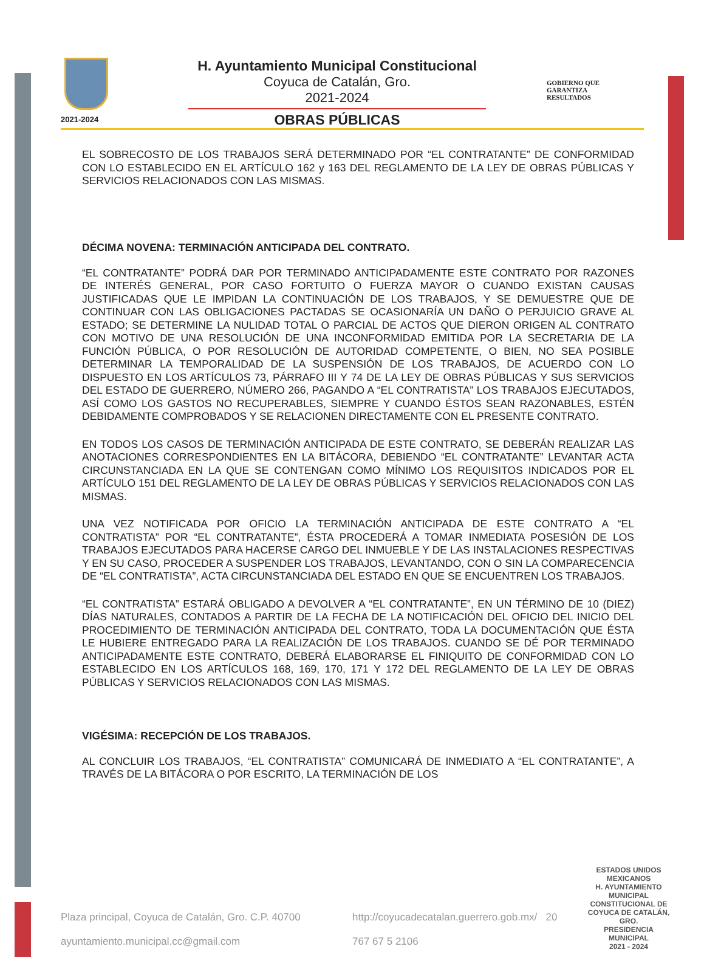2021-2024
H. Ayuntamiento Municipal Constitucional
Coyuca de Catalán, Gro.
2021-2024
OBRAS PÚBLICAS
GOBIERNO QUE
GARANTIZA
RESULTADOS
EL SOBRECOSTO DE LOS TRABAJOS SERÁ DETERMINADO POR “EL CONTRATANTE” DE CONFORMIDAD CON LO ESTABLECIDO EN EL ARTÍCULO 162 y 163 DEL REGLAMENTO DE LA LEY DE OBRAS PÚBLICAS Y SERVICIOS RELACIONADOS CON LAS MISMAS.
DÉCIMA NOVENA: TERMINACIÓN ANTICIPADA DEL CONTRATO.
“EL CONTRATANTE” PODRÁ DAR POR TERMINADO ANTICIPADAMENTE ESTE CONTRATO POR RAZONES DE INTERÉS GENERAL, POR CASO FORTUITO O FUERZA MAYOR O CUANDO EXISTAN CAUSAS JUSTIFICADAS QUE LE IMPIDAN LA CONTINUACIÓN DE LOS TRABAJOS, Y SE DEMUESTRE QUE DE CONTINUAR CON LAS OBLIGACIONES PACTADAS SE OCASIONARÍA UN DAÑO O PERJUICIO GRAVE AL ESTADO; SE DETERMINE LA NULIDAD TOTAL O PARCIAL DE ACTOS QUE DIERON ORIGEN AL CONTRATO CON MOTIVO DE UNA RESOLUCIÓN DE UNA INCONFORMIDAD EMITIDA POR LA SECRETARIA DE LA FUNCIÓN PÚBLICA, O POR RESOLUCIÓN DE AUTORIDAD COMPETENTE, O BIEN, NO SEA POSIBLE DETERMINAR LA TEMPORALIDAD DE LA SUSPENSIÓN DE LOS TRABAJOS, DE ACUERDO CON LO DISPUESTO EN LOS ARTÍCULOS 73, PÁRRAFO III Y 74 DE LA LEY DE OBRAS PÚBLICAS Y SUS SERVICIOS DEL ESTADO DE GUERRERO, NÚMERO 266, PAGANDO A “EL CONTRATISTA” LOS TRABAJOS EJECUTADOS, ASÍ COMO LOS GASTOS NO RECUPERABLES, SIEMPRE Y CUANDO ÉSTOS SEAN RAZONABLES, ESTÉN DEBIDAMENTE COMPROBADOS Y SE RELACIONEN DIRECTAMENTE CON EL PRESENTE CONTRATO.
EN TODOS LOS CASOS DE TERMINACIÓN ANTICIPADA DE ESTE CONTRATO, SE DEBERÁN REALIZAR LAS ANOTACIONES CORRESPONDIENTES EN LA BITÁCORA, DEBIENDO “EL CONTRATANTE” LEVANTAR ACTA CIRCUNSTANCIADA EN LA QUE SE CONTENGAN COMO MÍNIMO LOS REQUISITOS INDICADOS POR EL ARTÍCULO 151 DEL REGLAMENTO DE LA LEY DE OBRAS PÚBLICAS Y SERVICIOS RELACIONADOS CON LAS MISMAS.
UNA VEZ NOTIFICADA POR OFICIO LA TERMINACIÓN ANTICIPADA DE ESTE CONTRATO A “EL CONTRATISTA” POR “EL CONTRATANTE”, ÉSTA PROCEDERÁ A TOMAR INMEDIATA POSESIÓN DE LOS TRABAJOS EJECUTADOS PARA HACERSE CARGO DEL INMUEBLE Y DE LAS INSTALACIONES RESPECTIVAS Y EN SU CASO, PROCEDER A SUSPENDER LOS TRABAJOS, LEVANTANDO, CON O SIN LA COMPARECENCIA DE “EL CONTRATISTA”, ACTA CIRCUNSTANCIADA DEL ESTADO EN QUE SE ENCUENTREN LOS TRABAJOS.
“EL CONTRATISTA” ESTARÁ OBLIGADO A DEVOLVER A “EL CONTRATANTE”, EN UN TÉRMINO DE 10 (DIEZ) DÍAS NATURALES, CONTADOS A PARTIR DE LA FECHA DE LA NOTIFICACIÓN DEL OFICIO DEL INICIO DEL PROCEDIMIENTO DE TERMINACIÓN ANTICIPADA DEL CONTRATO, TODA LA DOCUMENTACIÓN QUE ÉSTA LE HUBIERE ENTREGADO PARA LA REALIZACIÓN DE LOS TRABAJOS. CUANDO SE DÉ POR TERMINADO ANTICIPADAMENTE ESTE CONTRATO, DEBERÁ ELABORARSE EL FINIQUITO DE CONFORMIDAD CON LO ESTABLECIDO EN LOS ARTÍCULOS 168, 169, 170, 171 Y 172 DEL REGLAMENTO DE LA LEY DE OBRAS PÚBLICAS Y SERVICIOS RELACIONADOS CON LAS MISMAS.
VIGÉSIMA: RECEPCIÓN DE LOS TRABAJOS.
AL CONCLUIR LOS TRABAJOS, “EL CONTRATISTA” COMUNICARÁ DE INMEDIATO A “EL CONTRATANTE”, A TRAVÉS DE LA BITÁCORA O POR ESCRITO, LA TERMINACIÓN DE LOS
ESTADOS UNIDOS MEXICANOS
H. AYUNTAMIENTO MUNICIPAL CONSTITUCIONAL DE COYUCA DE CATALÁN, GRO.
PRESIDENCIA MUNICIPAL
2021 - 2024
Plaza principal, Coyuca de Catalán, Gro. C.P. 40700
http://coyucadecatalan.guerrero.gob.mx/ 20
ayuntamiento.municipal.cc@gmail.com
767 67 5 2106